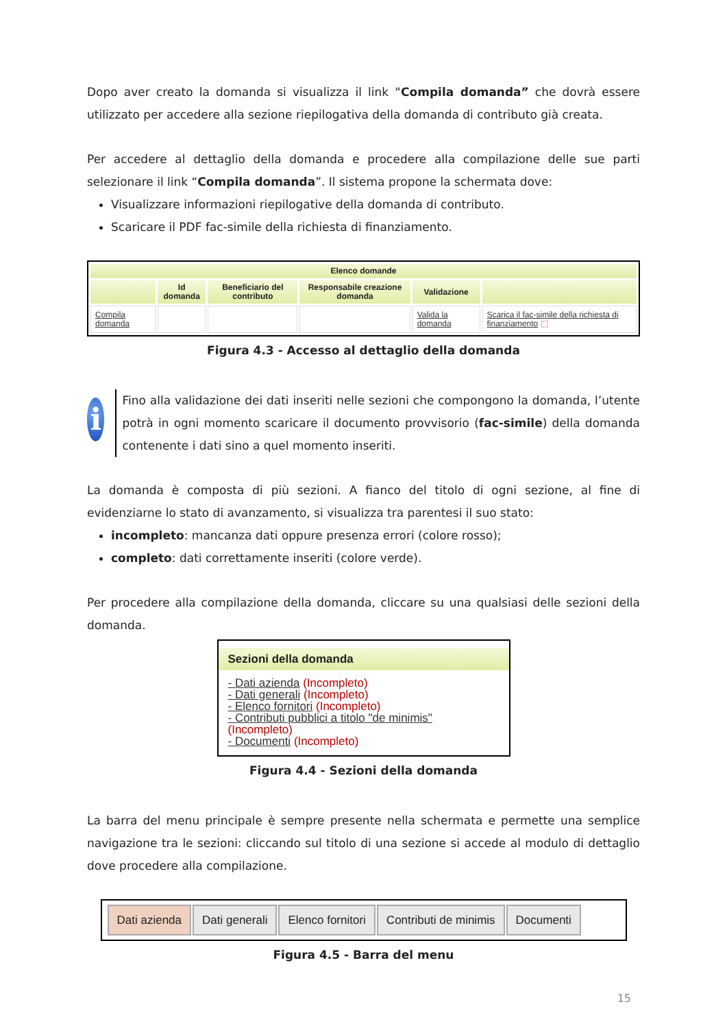Dopo aver creato la domanda si visualizza il link “Compila domanda” che dovrà essere utilizzato per accedere alla sezione riepilogativa della domanda di contributo già creata.
Per accedere al dettaglio della domanda e procedere alla compilazione delle sue parti selezionare il link “Compila domanda”. Il sistema propone la schermata dove:
Visualizzare informazioni riepilogative della domanda di contributo.
Scaricare il PDF fac-simile della richiesta di finanziamento.
| Elenco domande | | | | | |
| --- | --- | --- | --- | --- | --- |
| | Id domanda | Beneficiario del contributo | Responsabile creazione domanda | Validazione | |
| Compila domanda | | | | Valida la domanda | Scarica il fac-simile della richiesta di finanziamento ⬚ |
Figura 4.3 - Accesso al dettaglio della domanda
i
Fino alla validazione dei dati inseriti nelle sezioni che compongono la domanda, l’utente potrà in ogni momento scaricare il documento provvisorio (fac-simile) della domanda contenente i dati sino a quel momento inseriti.
La domanda è composta di più sezioni. A fianco del titolo di ogni sezione, al fine di evidenziarne lo stato di avanzamento, si visualizza tra parentesi il suo stato:
incompleto: mancanza dati oppure presenza errori (colore rosso);
completo: dati correttamente inseriti (colore verde).
Per procedere alla compilazione della domanda, cliccare su una qualsiasi delle sezioni della domanda.
Sezioni della domanda
- Dati azienda (Incompleto)
- Dati generali (Incompleto)
- Elenco fornitori (Incompleto)
- Contributi pubblici a titolo "de minimis" (Incompleto)
- Documenti (Incompleto)
Figura 4.4 - Sezioni della domanda
La barra del menu principale è sempre presente nella schermata e permette una semplice navigazione tra le sezioni: cliccando sul titolo di una sezione si accede al modulo di dettaglio dove procedere alla compilazione.
Dati azienda Dati generali Elenco fornitori Contributi de minimis Documenti
Figura 4.5 - Barra del menu
15